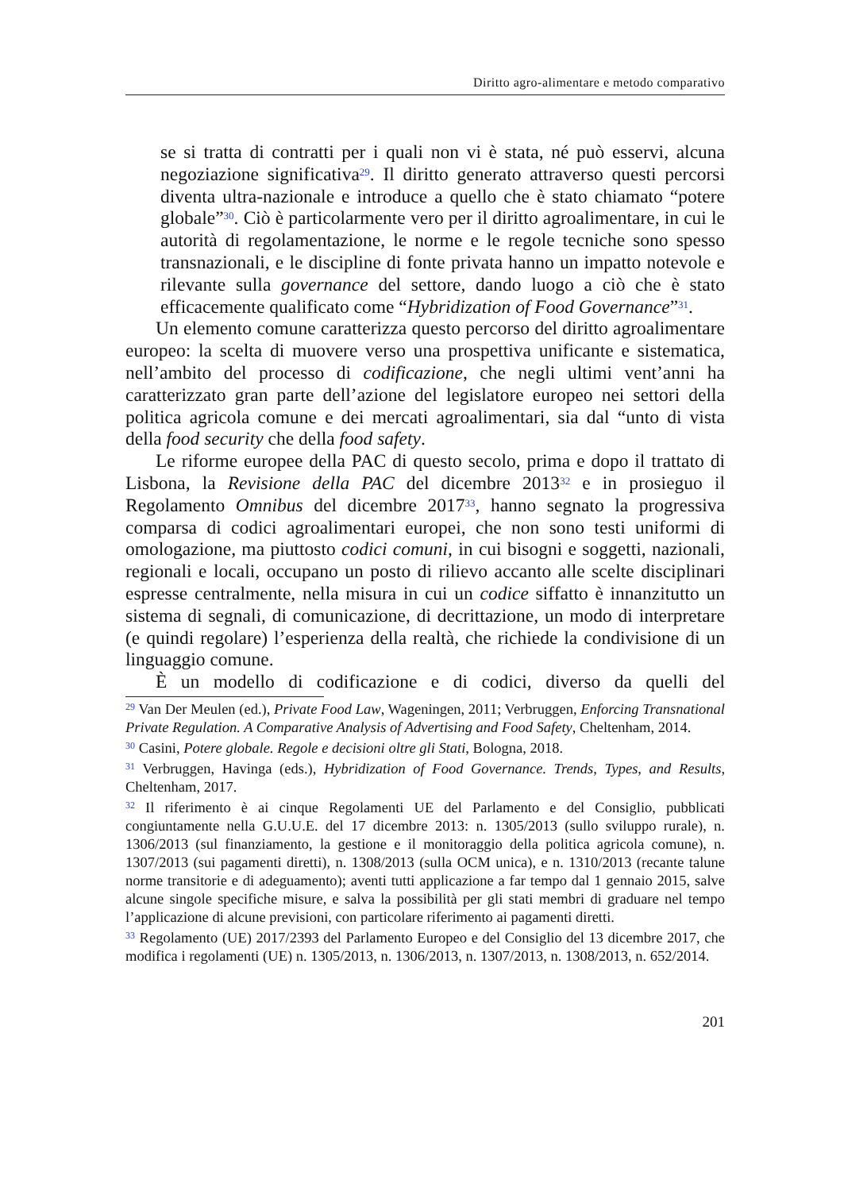Diritto agro-alimentare e metodo comparativo
se si tratta di contratti per i quali non vi è stata, né può esservi, alcuna negoziazione significativa<sup>29</sup>. Il diritto generato attraverso questi percorsi diventa ultra-nazionale e introduce a quello che è stato chiamato “potere globale”<sup>30</sup>. Ciò è particolarmente vero per il diritto agroalimentare, in cui le autorità di regolamentazione, le norme e le regole tecniche sono spesso transnazionali, e le discipline di fonte privata hanno un impatto notevole e rilevante sulla governance del settore, dando luogo a ciò che è stato efficacemente qualificato come “Hybridization of Food Governance”<sup>31</sup>.
Un elemento comune caratterizza questo percorso del diritto agroalimentare europeo: la scelta di muovere verso una prospettiva unificante e sistematica, nell’ambito del processo di codificazione, che negli ultimi vent’anni ha caratterizzato gran parte dell’azione del legislatore europeo nei settori della politica agricola comune e dei mercati agroalimentari, sia dal “unto di vista della food security che della food safety.
Le riforme europee della PAC di questo secolo, prima e dopo il trattato di Lisbona, la Revisione della PAC del dicembre 2013<sup>32</sup> e in prosieguo il Regolamento Omnibus del dicembre 2017<sup>33</sup>, hanno segnato la progressiva comparsa di codici agroalimentari europei, che non sono testi uniformi di omologazione, ma piuttosto codici comuni, in cui bisogni e soggetti, nazionali, regionali e locali, occupano un posto di rilievo accanto alle scelte disciplinari espresse centralmente, nella misura in cui un codice siffatto è innanzitutto un sistema di segnali, di comunicazione, di decrittazione, un modo di interpretare (e quindi regolare) l’esperienza della realtà, che richiede la condivisione di un linguaggio comune.
È un modello di codificazione e di codici, diverso da quelli del
<sup>29</sup> Van Der Meulen (ed.), Private Food Law, Wageningen, 2011; Verbruggen, Enforcing Transnational Private Regulation. A Comparative Analysis of Advertising and Food Safety, Cheltenham, 2014.
<sup>30</sup> Casini, Potere globale. Regole e decisioni oltre gli Stati, Bologna, 2018.
<sup>31</sup> Verbruggen, Havinga (eds.), Hybridization of Food Governance. Trends, Types, and Results, Cheltenham, 2017.
<sup>32</sup> Il riferimento è ai cinque Regolamenti UE del Parlamento e del Consiglio, pubblicati congiuntamente nella G.U.U.E. del 17 dicembre 2013: n. 1305/2013 (sullo sviluppo rurale), n. 1306/2013 (sul finanziamento, la gestione e il monitoraggio della politica agricola comune), n. 1307/2013 (sui pagamenti diretti), n. 1308/2013 (sulla OCM unica), e n. 1310/2013 (recante talune norme transitorie e di adeguamento); aventi tutti applicazione a far tempo dal 1 gennaio 2015, salve alcune singole specifiche misure, e salva la possibilità per gli stati membri di graduare nel tempo l’applicazione di alcune previsioni, con particolare riferimento ai pagamenti diretti.
<sup>33</sup> Regolamento (UE) 2017/2393 del Parlamento Europeo e del Consiglio del 13 dicembre 2017, che modifica i regolamenti (UE) n. 1305/2013, n. 1306/2013, n. 1307/2013, n. 1308/2013, n. 652/2014.
201